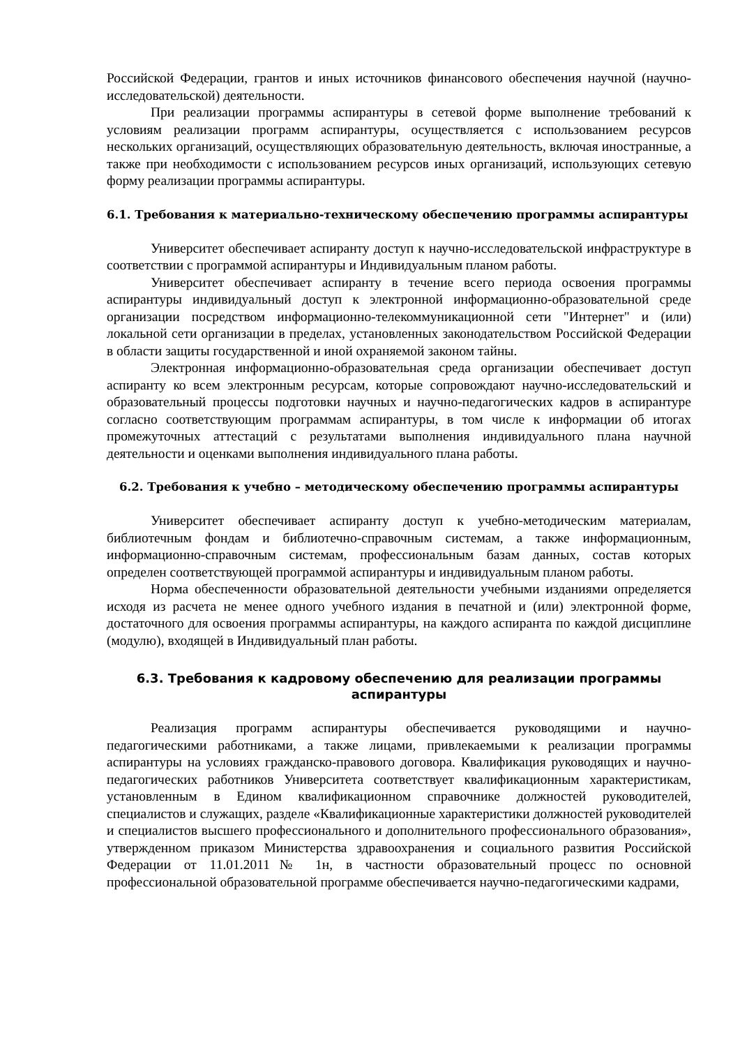Российской Федерации, грантов и иных источников финансового обеспечения научной (научно-исследовательской) деятельности.
При реализации программы аспирантуры в сетевой форме выполнение требований к условиям реализации программ аспирантуры, осуществляется с использованием ресурсов нескольких организаций, осуществляющих образовательную деятельность, включая иностранные, а также при необходимости с использованием ресурсов иных организаций, использующих сетевую форму реализации программы аспирантуры.
6.1. Требования к материально-техническому обеспечению программы аспирантуры
Университет обеспечивает аспиранту доступ к научно-исследовательской инфраструктуре в соответствии с программой аспирантуры и Индивидуальным планом работы.
Университет обеспечивает аспиранту в течение всего периода освоения программы аспирантуры индивидуальный доступ к электронной информационно-образовательной среде организации посредством информационно-телекоммуникационной сети "Интернет" и (или) локальной сети организации в пределах, установленных законодательством Российской Федерации в области защиты государственной и иной охраняемой законом тайны.
Электронная информационно-образовательная среда организации обеспечивает доступ аспиранту ко всем электронным ресурсам, которые сопровождают научно-исследовательский и образовательный процессы подготовки научных и научно-педагогических кадров в аспирантуре согласно соответствующим программам аспирантуры, в том числе к информации об итогах промежуточных аттестаций с результатами выполнения индивидуального плана научной деятельности и оценками выполнения индивидуального плана работы.
6.2. Требования к учебно – методическому обеспечению программы аспирантуры
Университет обеспечивает аспиранту доступ к учебно-методическим материалам, библиотечным фондам и библиотечно-справочным системам, а также информационным, информационно-справочным системам, профессиональным базам данных, состав которых определен соответствующей программой аспирантуры и индивидуальным планом работы.
Норма обеспеченности образовательной деятельности учебными изданиями определяется исходя из расчета не менее одного учебного издания в печатной и (или) электронной форме, достаточного для освоения программы аспирантуры, на каждого аспиранта по каждой дисциплине (модулю), входящей в Индивидуальный план работы.
6.3. Требования к кадровому обеспечению для реализации программы аспирантуры
Реализация программ аспирантуры обеспечивается руководящими и научно-педагогическими работниками, а также лицами, привлекаемыми к реализации программы аспирантуры на условиях гражданско-правового договора. Квалификация руководящих и научно-педагогических работников Университета соответствует квалификационным характеристикам, установленным в Едином квалификационном справочнике должностей руководителей, специалистов и служащих, разделе «Квалификационные характеристики должностей руководителей и специалистов высшего профессионального и дополнительного профессионального образования», утвержденном приказом Министерства здравоохранения и социального развития Российской Федерации от 11.01.2011№ 1н, в частности образовательный процесс по основной профессиональной образовательной программе обеспечивается научно-педагогическими кадрами,